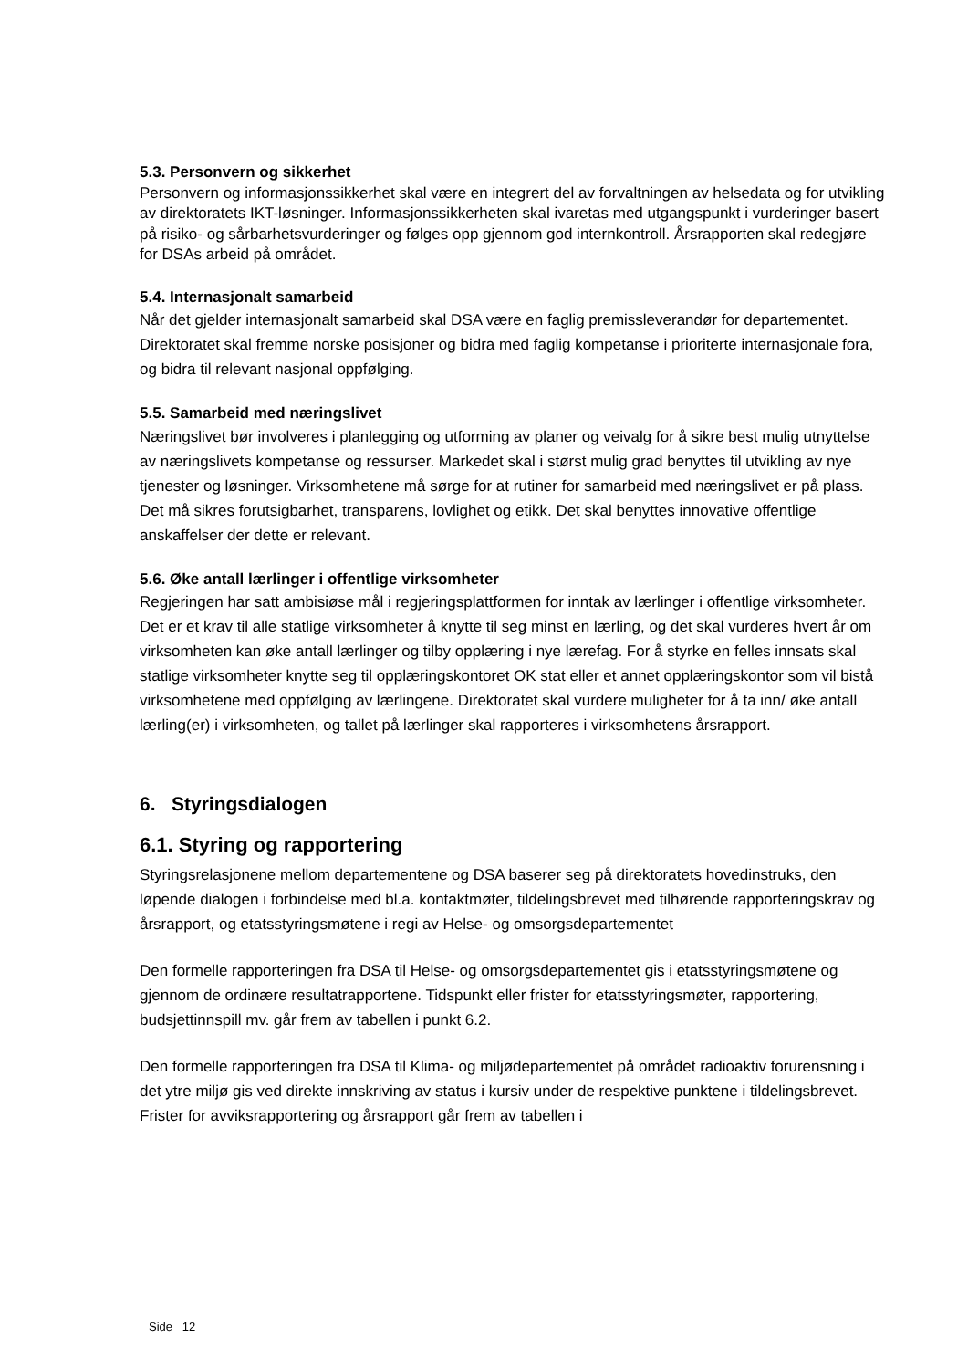5.3. Personvern og sikkerhet
Personvern og informasjonssikkerhet skal være en integrert del av forvaltningen av helsedata og for utvikling av direktoratets IKT-løsninger. Informasjonssikkerheten skal ivaretas med utgangspunkt i vurderinger basert på risiko- og sårbarhetsvurderinger og følges opp gjennom god internkontroll. Årsrapporten skal redegjøre for DSAs arbeid på området.
5.4. Internasjonalt samarbeid
Når det gjelder internasjonalt samarbeid skal DSA være en faglig premissleverandør for departementet. Direktoratet skal fremme norske posisjoner og bidra med faglig kompetanse i prioriterte internasjonale fora, og bidra til relevant nasjonal oppfølging.
5.5. Samarbeid med næringslivet
Næringslivet bør involveres i planlegging og utforming av planer og veivalg for å sikre best mulig utnyttelse av næringslivets kompetanse og ressurser. Markedet skal i størst mulig grad benyttes til utvikling av nye tjenester og løsninger. Virksomhetene må sørge for at rutiner for samarbeid med næringslivet er på plass. Det må sikres forutsigbarhet, transparens, lovlighet og etikk. Det skal benyttes innovative offentlige anskaffelser der dette er relevant.
5.6. Øke antall lærlinger i offentlige virksomheter
Regjeringen har satt ambisiøse mål i regjeringsplattformen for inntak av lærlinger i offentlige virksomheter. Det er et krav til alle statlige virksomheter å knytte til seg minst en lærling, og det skal vurderes hvert år om virksomheten kan øke antall lærlinger og tilby opplæring i nye lærefag. For å styrke en felles innsats skal statlige virksomheter knytte seg til opplæringskontoret OK stat eller et annet opplæringskontor som vil bistå virksomhetene med oppfølging av lærlingene. Direktoratet skal vurdere muligheter for å ta inn/ øke antall lærling(er) i virksomheten, og tallet på lærlinger skal rapporteres i virksomhetens årsrapport.
6. Styringsdialogen
6.1. Styring og rapportering
Styringsrelasjonene mellom departementene og DSA baserer seg på direktoratets hovedinstruks, den løpende dialogen i forbindelse med bl.a. kontaktmøter, tildelingsbrevet med tilhørende rapporteringskrav og årsrapport, og etatsstyringsmøtene i regi av Helse- og omsorgsdepartementet
Den formelle rapporteringen fra DSA til Helse- og omsorgsdepartementet gis i etatsstyringsmøtene og gjennom de ordinære resultatrapportene. Tidspunkt eller frister for etatsstyringsmøter, rapportering, budsjettinnspill mv. går frem av tabellen i punkt 6.2.
Den formelle rapporteringen fra DSA til Klima- og miljødepartementet på området radioaktiv forurensning i det ytre miljø gis ved direkte innskriving av status i kursiv under de respektive punktene i tildelingsbrevet. Frister for avviksrapportering og årsrapport går frem av tabellen i
Side 12